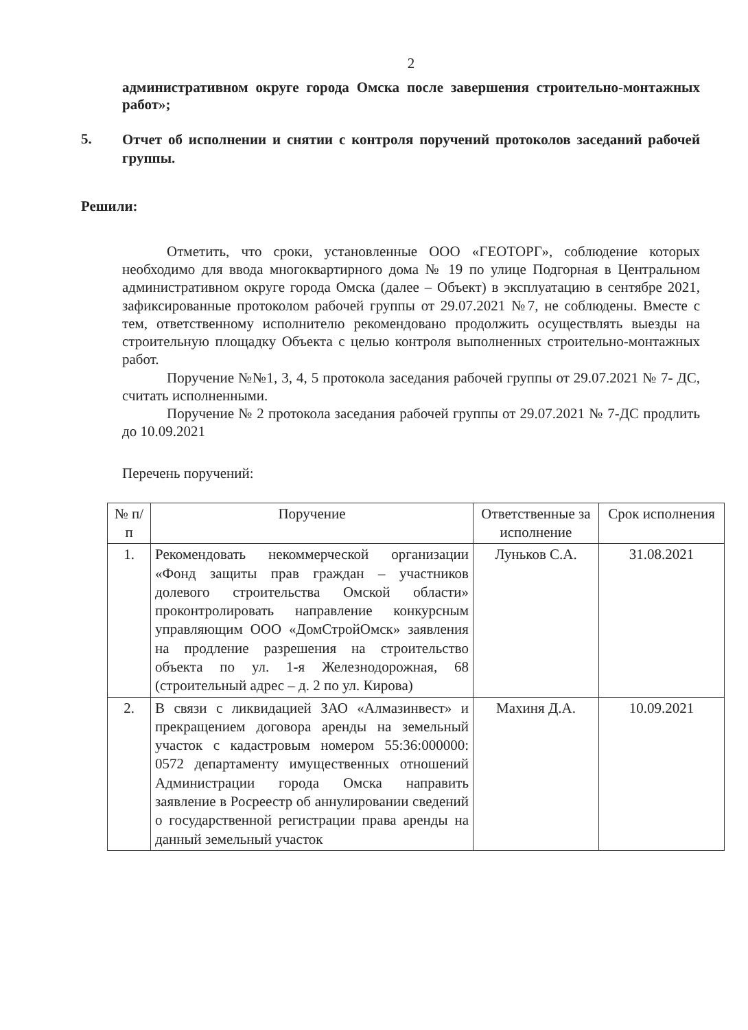2
административном округе города Омска после завершения строительно-монтажных работ»;
5.
Отчет об исполнении и снятии с контроля поручений протоколов заседаний рабочей группы.
Решили:
Отметить, что сроки, установленные ООО «ГЕОТОРГ», соблюдение которых необходимо для ввода многоквартирного дома № 19 по улице Подгорная в Центральном административном округе города Омска (далее – Объект) в эксплуатацию в сентябре 2021, зафиксированные протоколом рабочей группы от 29.07.2021 №7, не соблюдены. Вместе с тем, ответственному исполнителю рекомендовано продолжить осуществлять выезды на строительную площадку Объекта с целью контроля выполненных строительно-монтажных работ.
Поручение №№1, 3, 4, 5 протокола заседания рабочей группы от 29.07.2021 № 7- ДС, считать исполненными.
Поручение № 2 протокола заседания рабочей группы от 29.07.2021 № 7-ДС продлить до 10.09.2021
Перечень поручений:
| № п/п | Поручение | Ответственные за исполнение | Срок исполнения |
| --- | --- | --- | --- |
| 1. | Рекомендовать некоммерческой организации «Фонд защиты прав граждан – участников долевого строительства Омской области» проконтролировать направление конкурсным управляющим ООО «ДомСтройОмск» заявления на продление разрешения на строительство объекта по ул. 1-я Железнодорожная, 68 (строительный адрес – д. 2 по ул. Кирова) | Луньков С.А. | 31.08.2021 |
| 2. | В связи с ликвидацией ЗАО «Алмазинвест» и прекращением договора аренды на земельный участок с кадастровым номером 55:36:000000: 0572 департаменту имущественных отношений Администрации города Омска направить заявление в Росреестр об аннулировании сведений о государственной регистрации права аренды на данный земельный участок | Махиня Д.А. | 10.09.2021 |